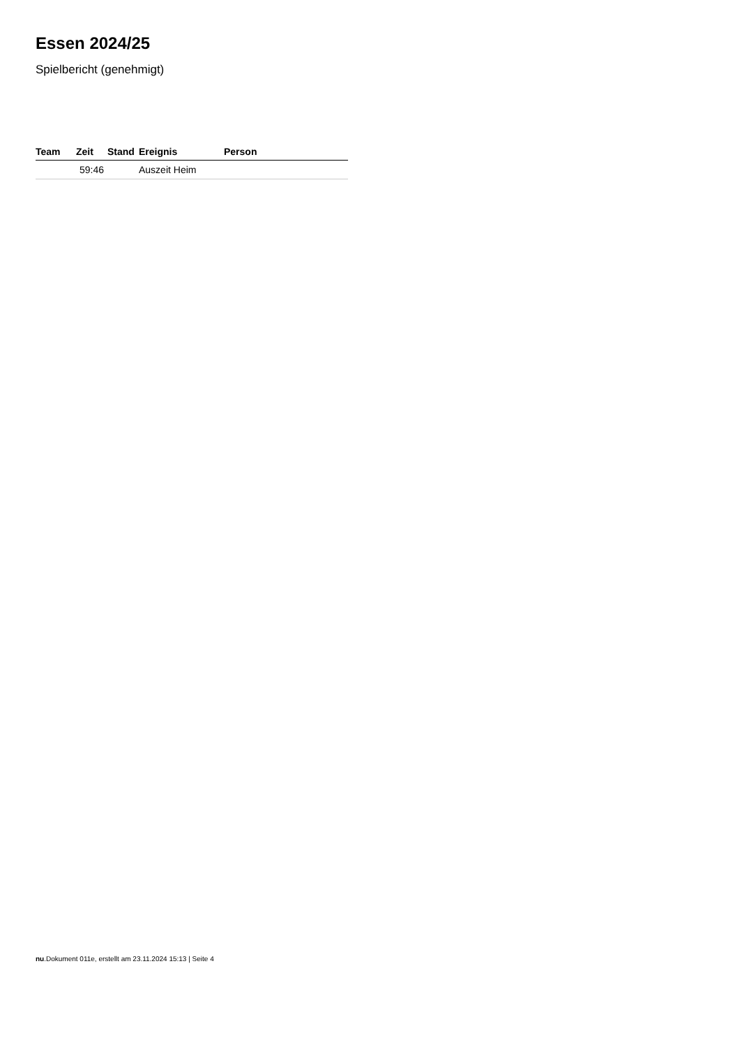Essen 2024/25
Spielbericht (genehmigt)
| Team | Zeit | Stand | Ereignis | Person |
| --- | --- | --- | --- | --- |
| | 59:46 | | Auszeit Heim | |
nu.Dokument 011e, erstellt am 23.11.2024 15:13 | Seite 4